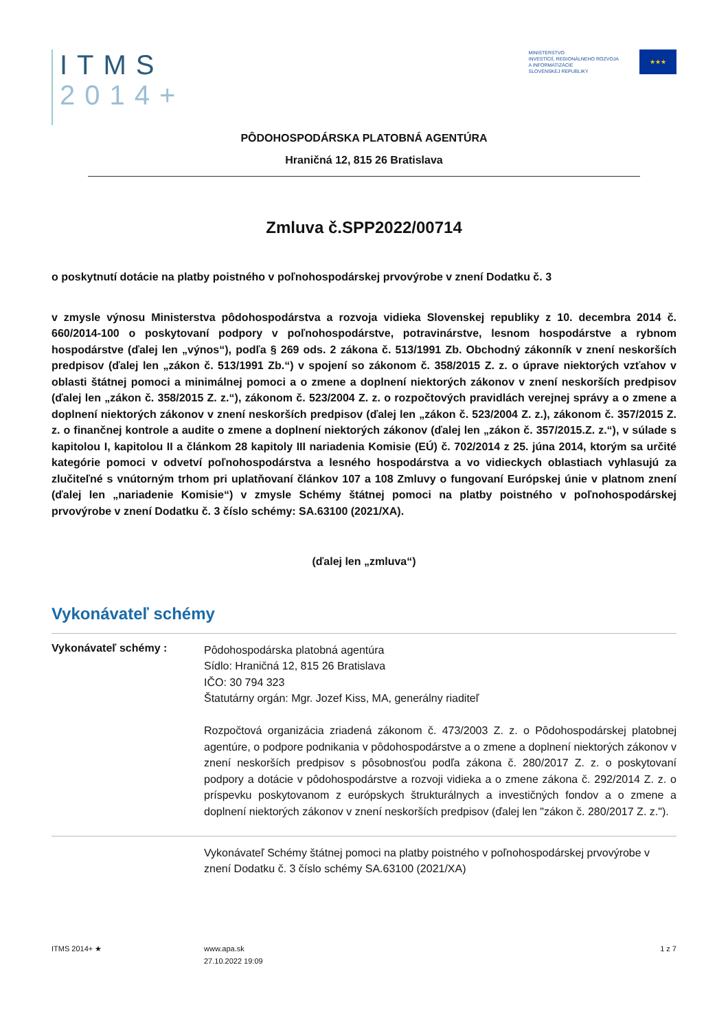ITMS
2014+
MINISTERSTVO
INVESTÍCIÍ, REGIONÁLNEHO ROZVOJA
A INFORMATIZÁCIE
SLOVENSKEJ REPUBLIKY
★★★
PÔDOHOSPODÁRSKA PLATOBNÁ AGENTÚRA
Hraničná 12, 815 26 Bratislava
Zmluva č.SPP2022/00714
o poskytnutí dotácie na platby poistného v poľnohospodárskej prvovýrobe v znení Dodatku č. 3
v zmysle výnosu Ministerstva pôdohospodárstva a rozvoja vidieka Slovenskej republiky z 10. decembra 2014 č. 660/2014-100 o poskytovaní podpory v poľnohospodárstve, potravinárstve, lesnom hospodárstve a rybnom hospodárstve (ďalej len „výnos“), podľa § 269 ods. 2 zákona č. 513/1991 Zb. Obchodný zákonník v znení neskorších predpisov (ďalej len „zákon č. 513/1991 Zb.“) v spojení so zákonom č. 358/2015 Z. z. o úprave niektorých vzťahov v oblasti štátnej pomoci a minimálnej pomoci a o zmene a doplnení niektorých zákonov v znení neskorších predpisov (ďalej len „zákon č. 358/2015 Z. z.“), zákonom č. 523/2004 Z. z. o rozpočtových pravidlách verejnej správy a o zmene a doplnení niektorých zákonov v znení neskorších predpisov (ďalej len „zákon č. 523/2004 Z. z.), zákonom č. 357/2015 Z. z. o finančnej kontrole a audite o zmene a doplnení niektorých zákonov (ďalej len „zákon č. 357/2015.Z. z.“), v súlade s kapitolou I, kapitolou II a článkom 28 kapitoly III nariadenia Komisie (EÚ) č. 702/2014 z 25. júna 2014, ktorým sa určité kategórie pomoci v odvetví poľnohospodárstva a lesného hospodárstva a vo vidieckych oblastiach vyhlasujú za zlučiteľné s vnútorným trhom pri uplatňovaní článkov 107 a 108 Zmluvy o fungovaní Európskej únie v platnom znení (ďalej len „nariadenie Komisie“) v zmysle Schémy štátnej pomoci na platby poistného v poľnohospodárskej prvovýrobe v znení Dodatku č. 3 číslo schémy: SA.63100 (2021/XA).
(ďalej len „zmluva“)
Vykonávateľ schémy
Vykonávateľ schémy :
Pôdohospodárska platobná agentúra
Sídlo: Hraničná 12, 815 26 Bratislava
IČO: 30 794 323
Štatutárny orgán: Mgr. Jozef Kiss, MA, generálny riaditeľ
Rozpočtová organizácia zriadená zákonom č. 473/2003 Z. z. o Pôdohospodárskej platobnej agentúre, o podpore podnikania v pôdohospodárstve a o zmene a doplnení niektorých zákonov v znení neskorších predpisov s pôsobnosťou podľa zákona č. 280/2017 Z. z. o poskytovaní podpory a dotácie v pôdohospodárstve a rozvoji vidieka a o zmene zákona č. 292/2014 Z. z. o príspevku poskytovanom z európskych štrukturálnych a investičných fondov a o zmene a doplnení niektorých zákonov v znení neskorších predpisov (ďalej len "zákon č. 280/2017 Z. z.").
Vykonávateľ Schémy štátnej pomoci na platby poistného v poľnohospodárskej prvovýrobe v znení Dodatku č. 3 číslo schémy SA.63100 (2021/XA)
ITMS 2014+ ★ www.apa.sk
27.10.2022 19:09
1 z 7